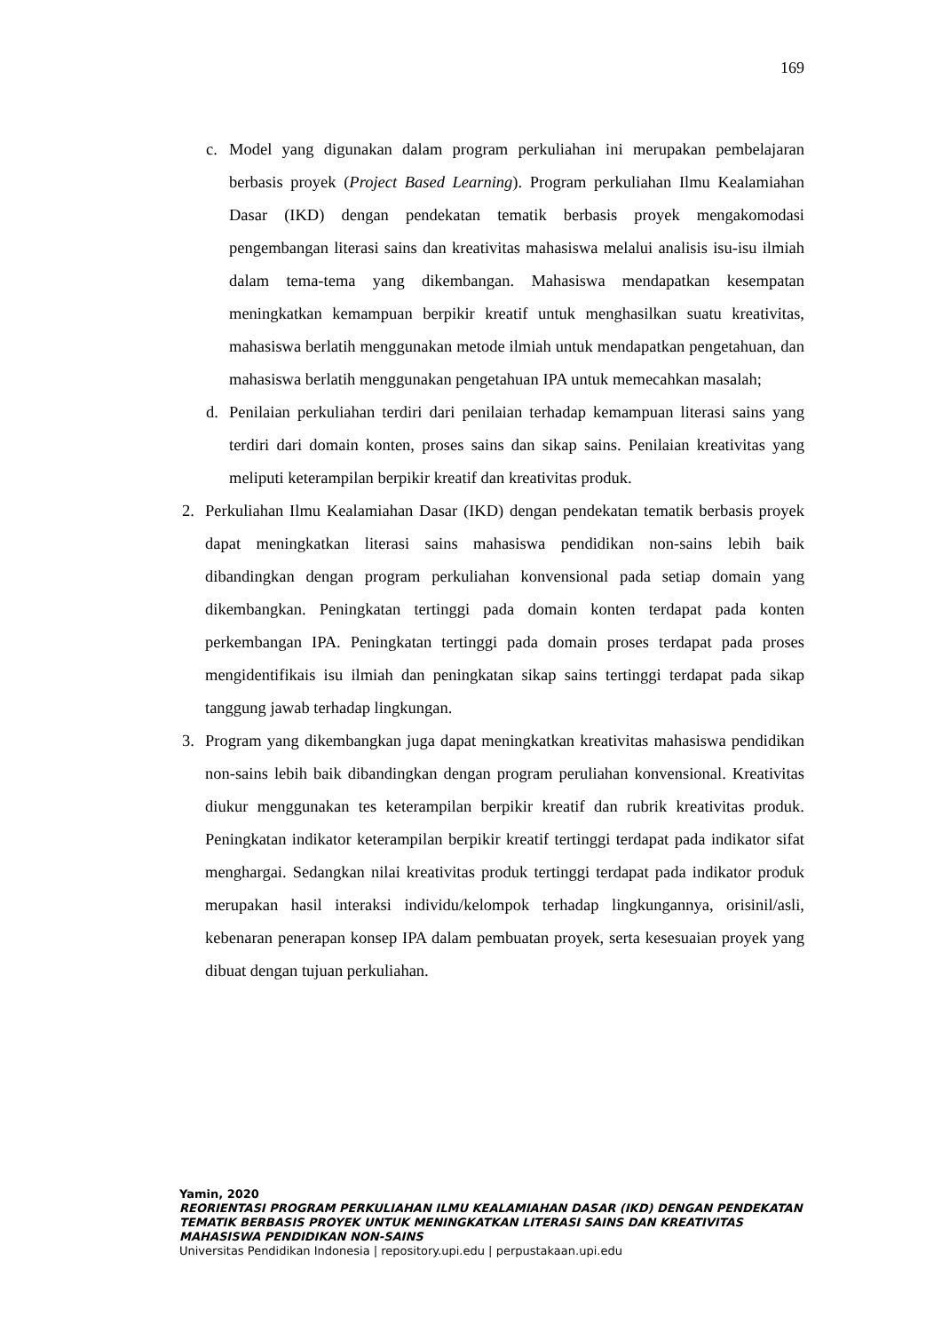169
c. Model yang digunakan dalam program perkuliahan ini merupakan pembelajaran berbasis proyek (Project Based Learning). Program perkuliahan Ilmu Kealamiahan Dasar (IKD) dengan pendekatan tematik berbasis proyek mengakomodasi pengembangan literasi sains dan kreativitas mahasiswa melalui analisis isu-isu ilmiah dalam tema-tema yang dikembangan. Mahasiswa mendapatkan kesempatan meningkatkan kemampuan berpikir kreatif untuk menghasilkan suatu kreativitas, mahasiswa berlatih menggunakan metode ilmiah untuk mendapatkan pengetahuan, dan mahasiswa berlatih menggunakan pengetahuan IPA untuk memecahkan masalah;
d. Penilaian perkuliahan terdiri dari penilaian terhadap kemampuan literasi sains yang terdiri dari domain konten, proses sains dan sikap sains. Penilaian kreativitas yang meliputi keterampilan berpikir kreatif dan kreativitas produk.
2. Perkuliahan Ilmu Kealamiahan Dasar (IKD) dengan pendekatan tematik berbasis proyek dapat meningkatkan literasi sains mahasiswa pendidikan non-sains lebih baik dibandingkan dengan program perkuliahan konvensional pada setiap domain yang dikembangkan. Peningkatan tertinggi pada domain konten terdapat pada konten perkembangan IPA. Peningkatan tertinggi pada domain proses terdapat pada proses mengidentifikais isu ilmiah dan peningkatan sikap sains tertinggi terdapat pada sikap tanggung jawab terhadap lingkungan.
3. Program yang dikembangkan juga dapat meningkatkan kreativitas mahasiswa pendidikan non-sains lebih baik dibandingkan dengan program peruliahan konvensional. Kreativitas diukur menggunakan tes keterampilan berpikir kreatif dan rubrik kreativitas produk. Peningkatan indikator keterampilan berpikir kreatif tertinggi terdapat pada indikator sifat menghargai. Sedangkan nilai kreativitas produk tertinggi terdapat pada indikator produk merupakan hasil interaksi individu/kelompok terhadap lingkungannya, orisinil/asli, kebenaran penerapan konsep IPA dalam pembuatan proyek, serta kesesuaian proyek yang dibuat dengan tujuan perkuliahan.
Yamin, 2020
REORIENTASI PROGRAM PERKULIAHAN ILMU KEALAMIAHAN DASAR (IKD) DENGAN PENDEKATAN TEMATIK BERBASIS PROYEK UNTUK MENINGKATKAN LITERASI SAINS DAN KREATIVITAS MAHASISWA PENDIDIKAN NON-SAINS
Universitas Pendidikan Indonesia | repository.upi.edu | perpustakaan.upi.edu